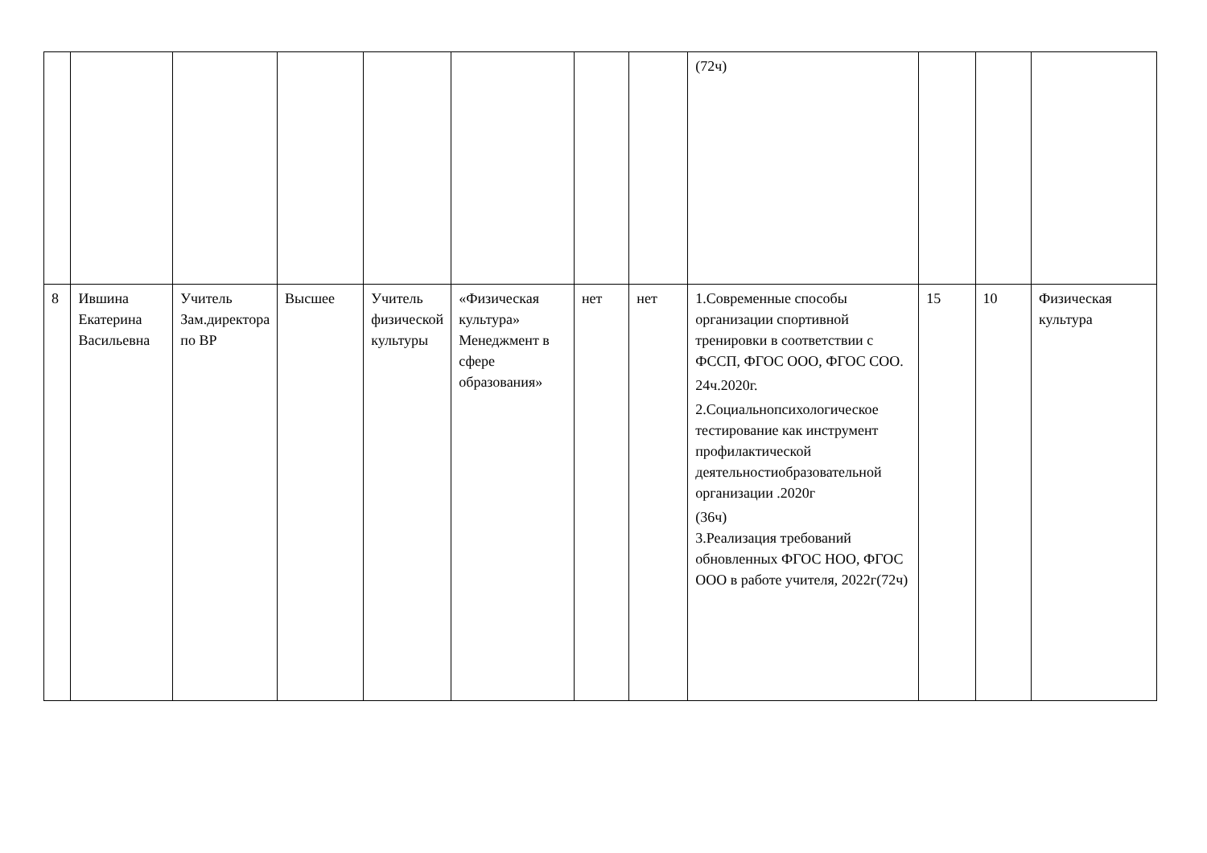| | | | | | | | | (72ч) | | | |
| 8 | Ившина Екатерина Васильевна | Учитель Зам.директора по ВР | Высшее | Учитель физической культуры | «Физическая культура» Менеджмент в сфере образования» | нет | нет | 1.Современные способы организации спортивной тренировки в соответствии с ФССП, ФГОС ООО, ФГОС СОО. 24ч.2020г. 2.Социальнопсихологическое тестирование как инструмент профилактической деятельностиобразовательной организации .2020г (36ч) 3.Реализация требований обновленных ФГОС НОО, ФГОС ООО в работе учителя, 2022г(72ч) | 15 | 10 | Физическая культура |